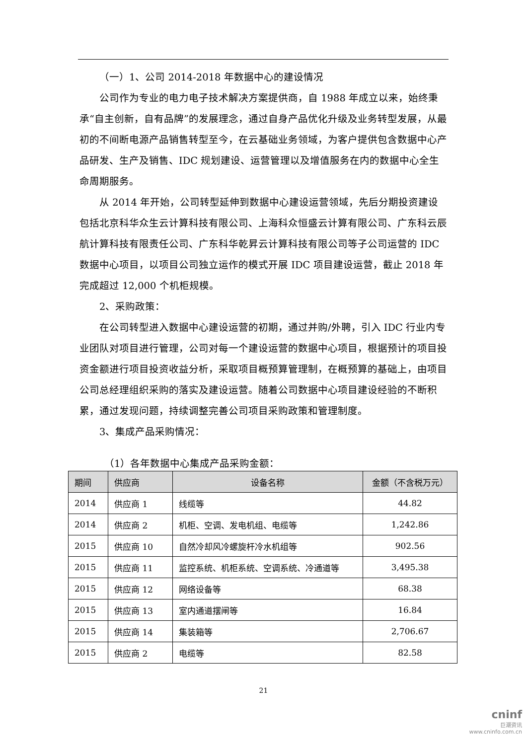（一）1、公司 2014-2018 年数据中心的建设情况
公司作为专业的电力电子技术解决方案提供商，自 1988 年成立以来，始终秉承“自主创新，自有品牌”的发展理念，通过自身产品优化升级及业务转型发展，从最初的不间断电源产品销售转型至今，在云基础业务领域，为客户提供包含数据中心产品研发、生产及销售、IDC 规划建设、运营管理以及增值服务在内的数据中心全生命周期服务。
从 2014 年开始，公司转型延伸到数据中心建设运营领域，先后分期投资建设包括北京科华众生云计算科技有限公司、上海科众恒盛云计算有限公司、广东科云辰航计算科技有限责任公司、广东科华乾昇云计算科技有限公司等子公司运营的 IDC 数据中心项目，以项目公司独立运作的模式开展 IDC 项目建设运营，截止 2018 年完成超过 12,000 个机柜规模。
2、采购政策：
在公司转型进入数据中心建设运营的初期，通过并购/外聘，引入 IDC 行业内专业团队对项目进行管理，公司对每一个建设运营的数据中心项目，根据预计的项目投资金额进行项目投资收益分析，采取项目概预算管理制，在概预算的基础上，由项目公司总经理组织采购的落实及建设运营。随着公司数据中心项目建设经验的不断积累，通过发现问题，持续调整完善公司项目采购政策和管理制度。
3、集成产品采购情况：
（1）各年数据中心集成产品采购金额：
| 期间 | 供应商 | 设备名称 | 金额（不含税万元） |
| --- | --- | --- | --- |
| 2014 | 供应商 1 | 线缆等 | 44.82 |
| 2014 | 供应商 2 | 机柜、空调、发电机组、电缆等 | 1,242.86 |
| 2015 | 供应商 10 | 自然冷却风冷螺旋杆冷水机组等 | 902.56 |
| 2015 | 供应商 11 | 监控系统、机柜系统、空调系统、冷通道等 | 3,495.38 |
| 2015 | 供应商 12 | 网络设备等 | 68.38 |
| 2015 | 供应商 13 | 室内通道摆闸等 | 16.84 |
| 2015 | 供应商 14 | 集装箱等 | 2,706.67 |
| 2015 | 供应商 2 | 电缆等 | 82.58 |
21
cninf
巨潮资讯
www.cninfo.com.cn